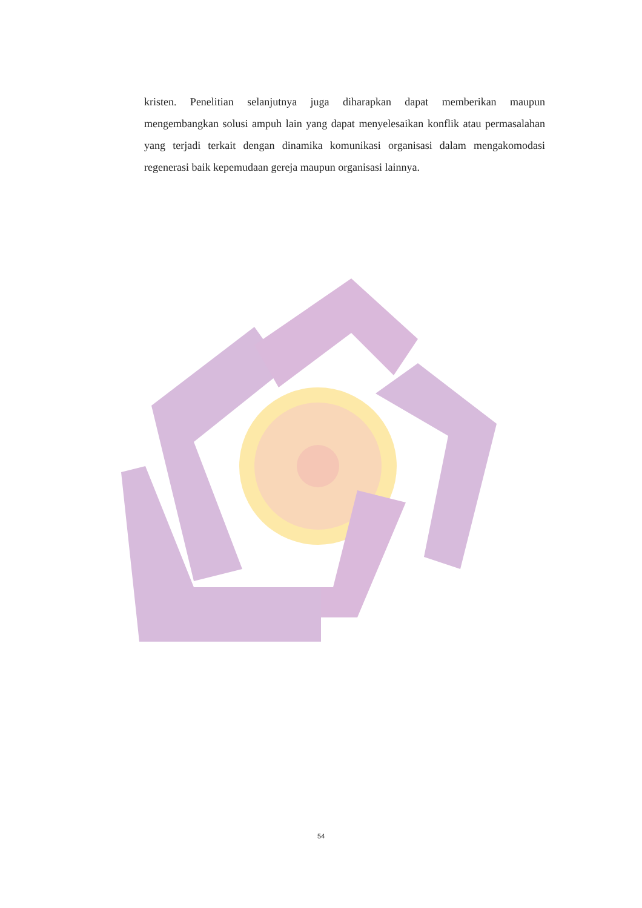kristen. Penelitian selanjutnya juga diharapkan dapat memberikan maupun mengembangkan solusi ampuh lain yang dapat menyelesaikan konflik atau permasalahan yang terjadi terkait dengan dinamika komunikasi organisasi dalam mengakomodasi regenerasi baik kepemudaan gereja maupun organisasi lainnya.
54